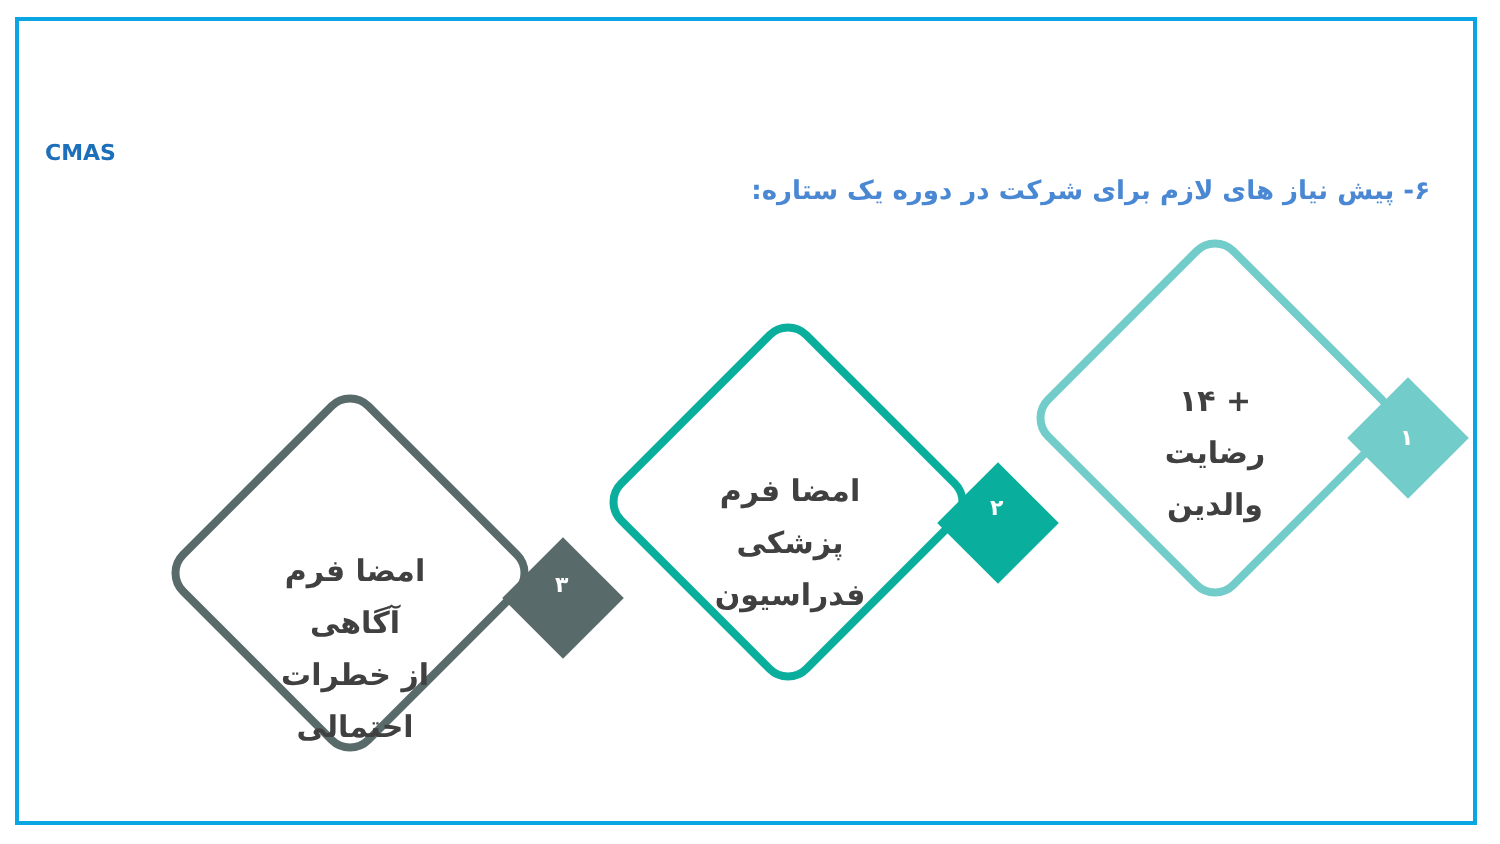CMAS
۶- پیش نیاز های لازم برای شرکت در دوره یک ستاره:
۱
۲
۳
+ ۱۴
رضایت
والدین
امضا فرم
پزشکی
فدراسیون
امضا فرم آگاهی
از خطرات
احتمالی